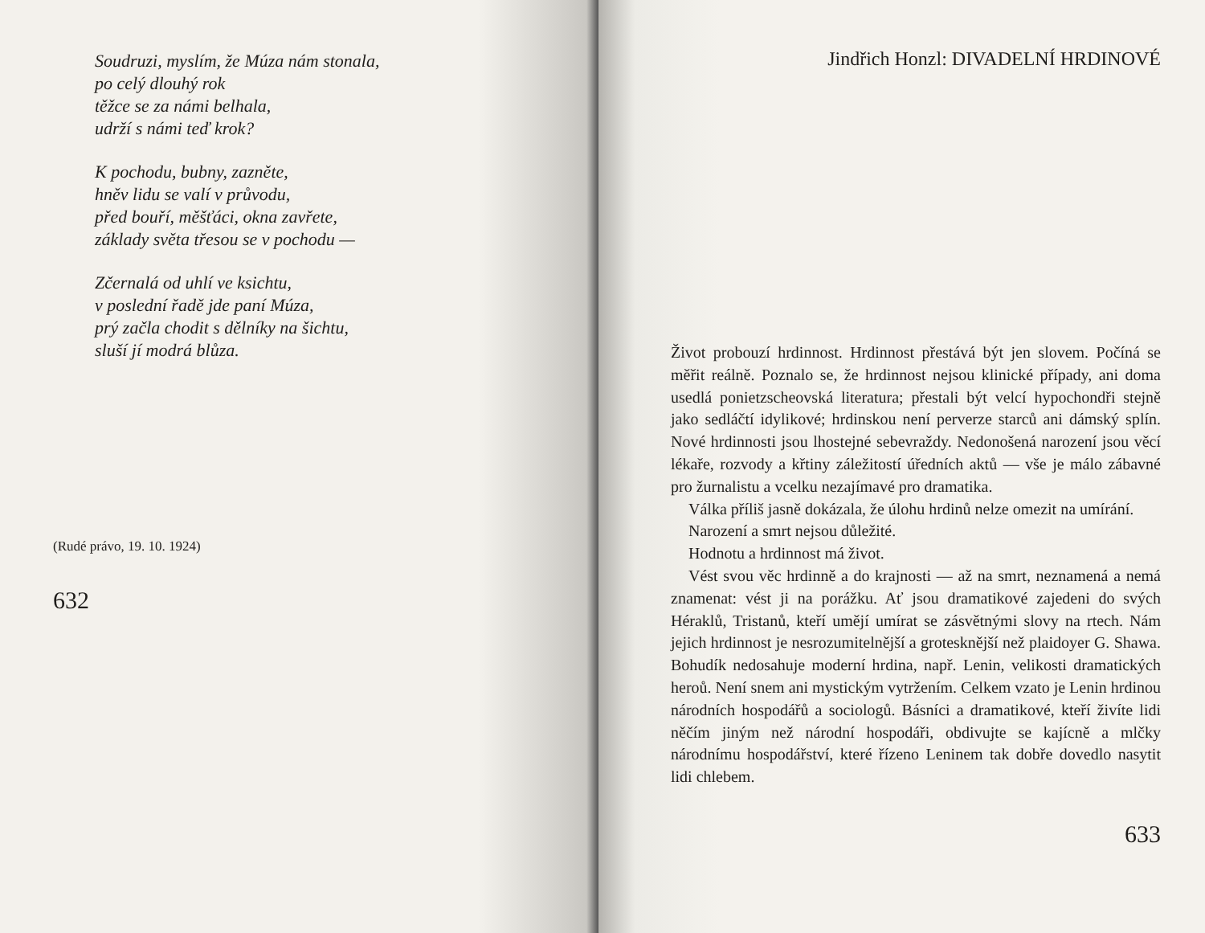Soudruzi, myslím, že Múza nám stonala,
po celý dlouhý rok
těžce se za námi belhala,
udrží s námi teď krok?
K pochodu, bubny, zazněte,
hněv lidu se valí v průvodu,
před bouří, měšťáci, okna zavřete,
základy světa třesou se v pochodu —
Zčernalá od uhlí ve ksichtu,
v poslední řadě jde paní Múza,
prý začla chodit s dělníky na šichtu,
sluší jí modrá blůza.
(Rudé právo, 19. 10. 1924)
632
Jindřich Honzl: DIVADELNÍ HRDINOVÉ
Život probouzí hrdinnost. Hrdinnost přestává být jen slovem. Počíná se měřit reálně. Poznalo se, že hrdinnost nejsou klinické případy, ani doma usedlá ponietzscheovská literatura; přestali být velcí hypochondři stejně jako sedláčtí idylikové; hrdinskou není perverze starců ani dámský splín. Nové hrdinnosti jsou lhostejné sebevraždy. Nedonošená narození jsou věcí lékaře, rozvody a křtiny záležitostí úředních aktů — vše je málo zábavné pro žurnalistu a vcelku nezajímavé pro dramatika.
Válka příliš jasně dokázala, že úlohu hrdinů nelze omezit na umírání.
Narození a smrt nejsou důležité.
Hodnotu a hrdinnost má život.
Vést svou věc hrdinně a do krajnosti — až na smrt, neznamená a nemá znamenat: vést ji na porážku. Ať jsou dramatikové zajedeni do svých Héraklů, Tristanů, kteří umějí umírat se zásvětnými slovy na rtech. Nám jejich hrdinnost je nesrozumitelnější a groteskněјší než plaidoyer G. Shawa. Bohudík nedosahuje moderní hrdina, např. Lenin, velikosti dramatických heroů. Není snem ani mystickým vytržením. Celkem vzato je Lenin hrdinou národních hospodářů a sociologů. Básníci a dramatikové, kteří živíte lidi něčím jiným než národní hospodáři, obdivujte se kajícně a mlčky národnímu hospodářství, které řízeno Leninem tak dobře dovedlo nasytit lidi chlebem.
633